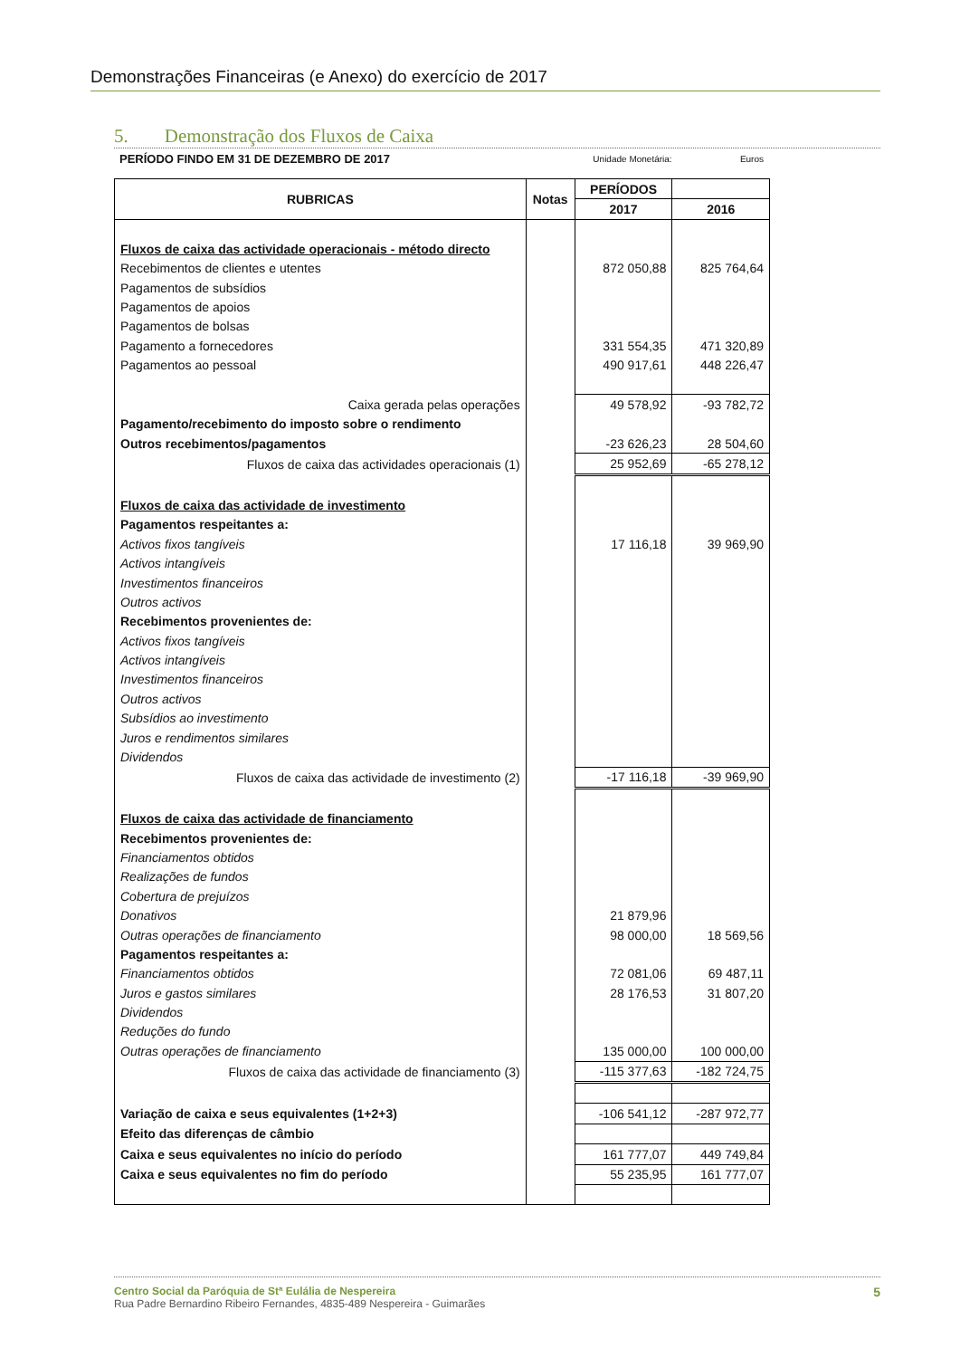Demonstrações Financeiras (e Anexo) do exercício de 2017
5. Demonstração dos Fluxos de Caixa
PERÍODO FINDO EM 31 DE DEZEMBRO DE 2017
Unidade Monetária:
Euros
| RUBRICAS | Notas | PERÍODOS | |
| --- | --- | --- | --- |
| | | 2017 | 2016 |
| Fluxos de caixa das actividade operacionais - método directo | | | |
| Recebimentos de clientes e utentes | | 872 050,88 | 825 764,64 |
| Pagamentos de subsídios | | | |
| Pagamentos de apoios | | | |
| Pagamentos de bolsas | | | |
| Pagamento a fornecedores | | 331 554,35 | 471 320,89 |
| Pagamentos ao pessoal | | 490 917,61 | 448 226,47 |
| Caixa gerada pelas operações | | 49 578,92 | -93 782,72 |
| Pagamento/recebimento do imposto sobre o rendimento | | | |
| Outros recebimentos/pagamentos | | -23 626,23 | 28 504,60 |
| Fluxos de caixa das actividades operacionais (1) | | 25 952,69 | -65 278,12 |
| Fluxos de caixa das actividade de investimento | | | |
| Pagamentos respeitantes a: | | | |
| Activos fixos tangíveis | | 17 116,18 | 39 969,90 |
| Activos intangíveis | | | |
| Investimentos financeiros | | | |
| Outros activos | | | |
| Recebimentos provenientes de: | | | |
| Activos fixos tangíveis | | | |
| Activos intangíveis | | | |
| Investimentos financeiros | | | |
| Outros activos | | | |
| Subsídios ao investimento | | | |
| Juros e rendimentos similares | | | |
| Dividendos | | | |
| Fluxos de caixa das actividade de investimento (2) | | -17 116,18 | -39 969,90 |
| Fluxos de caixa das actividade de financiamento | | | |
| Recebimentos provenientes de: | | | |
| Financiamentos obtidos | | | |
| Realizações de fundos | | | |
| Cobertura de prejuízos | | | |
| Donativos | | 21 879,96 | |
| Outras operações de financiamento | | 98 000,00 | 18 569,56 |
| Pagamentos respeitantes a: | | | |
| Financiamentos obtidos | | 72 081,06 | 69 487,11 |
| Juros e gastos similares | | 28 176,53 | 31 807,20 |
| Dividendos | | | |
| Reduções do fundo | | | |
| Outras operações de financiamento | | 135 000,00 | 100 000,00 |
| Fluxos de caixa das actividade de financiamento (3) | | -115 377,63 | -182 724,75 |
| Variação de caixa e seus equivalentes (1+2+3) | | -106 541,12 | -287 972,77 |
| Efeito das diferenças de câmbio | | | |
| Caixa e seus equivalentes no início do período | | 161 777,07 | 449 749,84 |
| Caixa e seus equivalentes no fim do período | | 55 235,95 | 161 777,07 |
5 Centro Social da Paróquia de Stª Eulália de Nespereira
Rua Padre Bernardino Ribeiro Fernandes, 4835-489 Nespereira - Guimarães